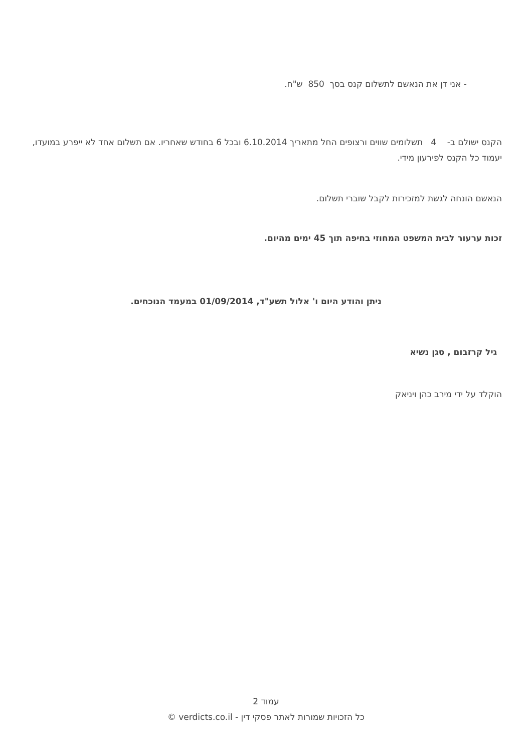- אני דן את הנאשם לתשלום קנס בסך 850 ש"ח.
הקנס ישולם ב- 4 תשלומים שווים ורצופים החל מתאריך 6.10.2014 ובכל 6 בחודש שאחריו. אם תשלום אחד לא ייפרע במועדו, יעמוד כל הקנס לפירעון מידי.
הנאשם הונחה לגשת למזכירות לקבל שוברי תשלום.
זכות ערעור לבית המשפט המחוזי בחיפה תוך 45 ימים מהיום.
ניתן והודע היום ו' אלול תשע"ד, 01/09/2014 במעמד הנוכחים.
גיל קרזבום , סגן נשיא
הוקלד על ידי מירב כהן ויניאק
עמוד 2
כל הזכויות שמורות לאתר פסקי דין - verdicts.co.il ©